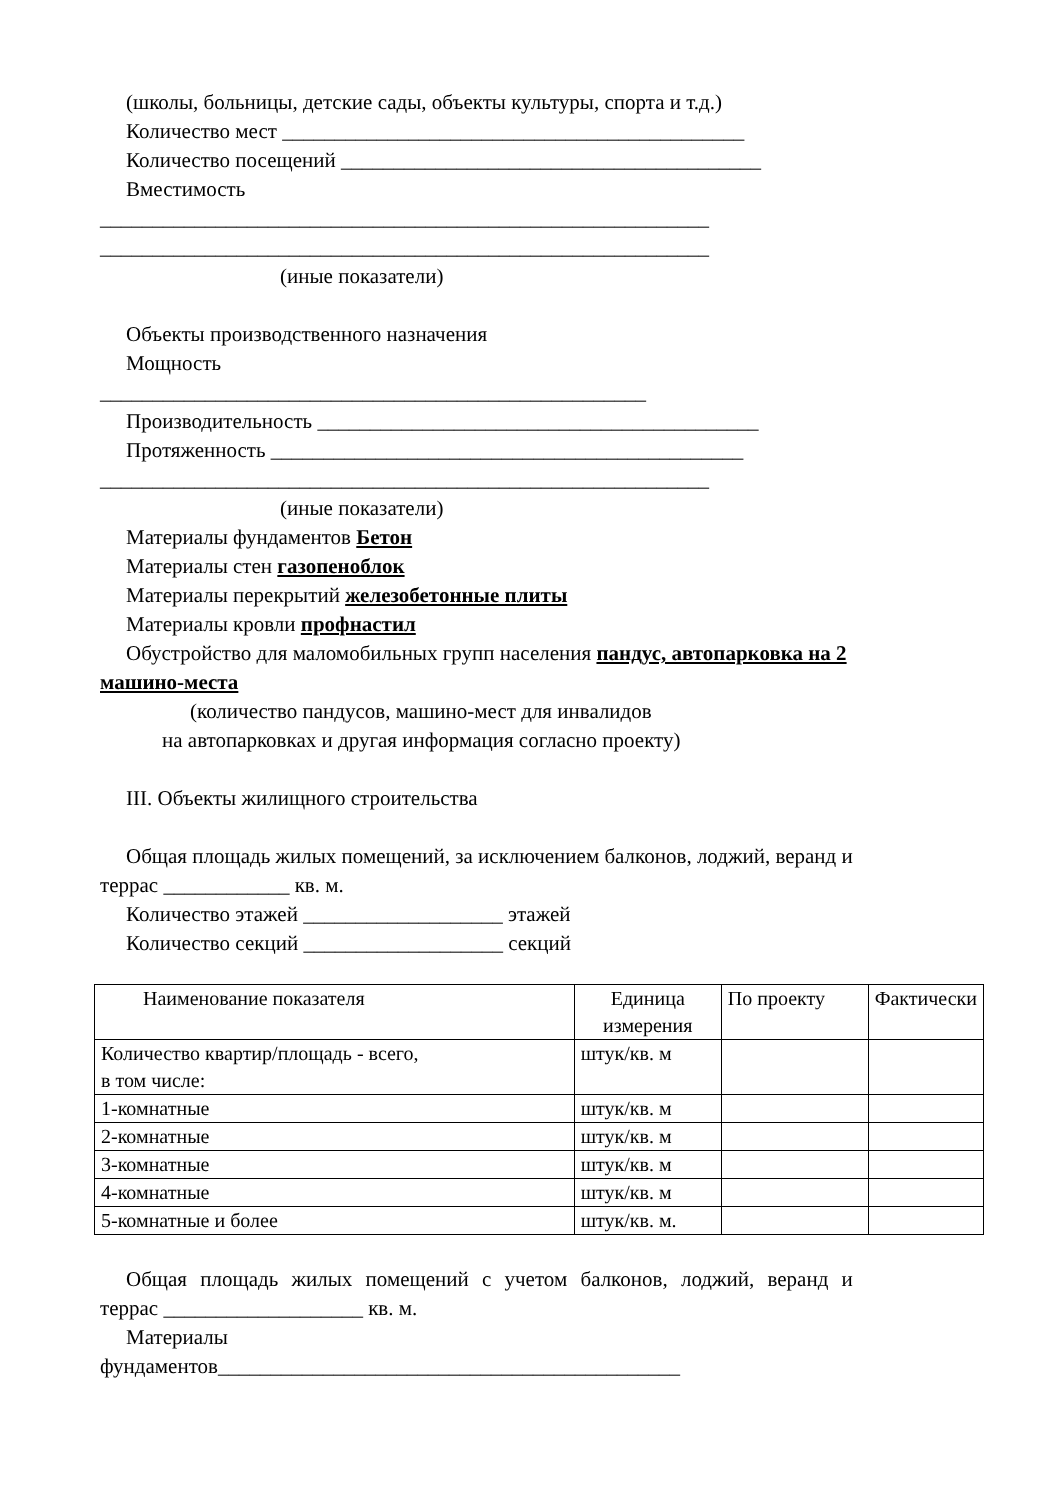(школы, больницы, детские сады, объекты культуры, спорта и т.д.)
Количество мест ____________________________________________
Количество посещений ________________________________________
Вместимость
__________________________________________________________
__________________________________________________________
(иные показатели)
Объекты производственного назначения
Мощность
____________________________________________________
Производительность __________________________________________
Протяженность _____________________________________________
__________________________________________________________
(иные показатели)
Материалы фундаментов Бетон
Материалы стен газопеноблок
Материалы перекрытий железобетонные плиты
Материалы кровли профнастил
Обустройство для маломобильных групп населения пандус, автопарковка на 2
машино-места
(количество пандусов, машино-мест для инвалидов
на автопарковках и другая информация согласно проекту)
III. Объекты жилищного строительства
Общая площадь жилых помещений, за исключением балконов, лоджий, веранд и
террас ____________ кв. м.
Количество этажей ___________________ этажей
Количество секций ___________________ секций
| Наименование показателя | Единица измерения | По проекту | Фактически |
| Количество квартир/площадь - всего, в том числе: | штук/кв. м | | |
| 1-комнатные | штук/кв. м | | |
| 2-комнатные | штук/кв. м | | |
| 3-комнатные | штук/кв. м | | |
| 4-комнатные | штук/кв. м | | |
| 5-комнатные и более | штук/кв. м. | | |
Общая площадь жилых помещений с учетом балконов, лоджий, веранд и
террас ___________________ кв. м.
Материалы
фундаментов____________________________________________